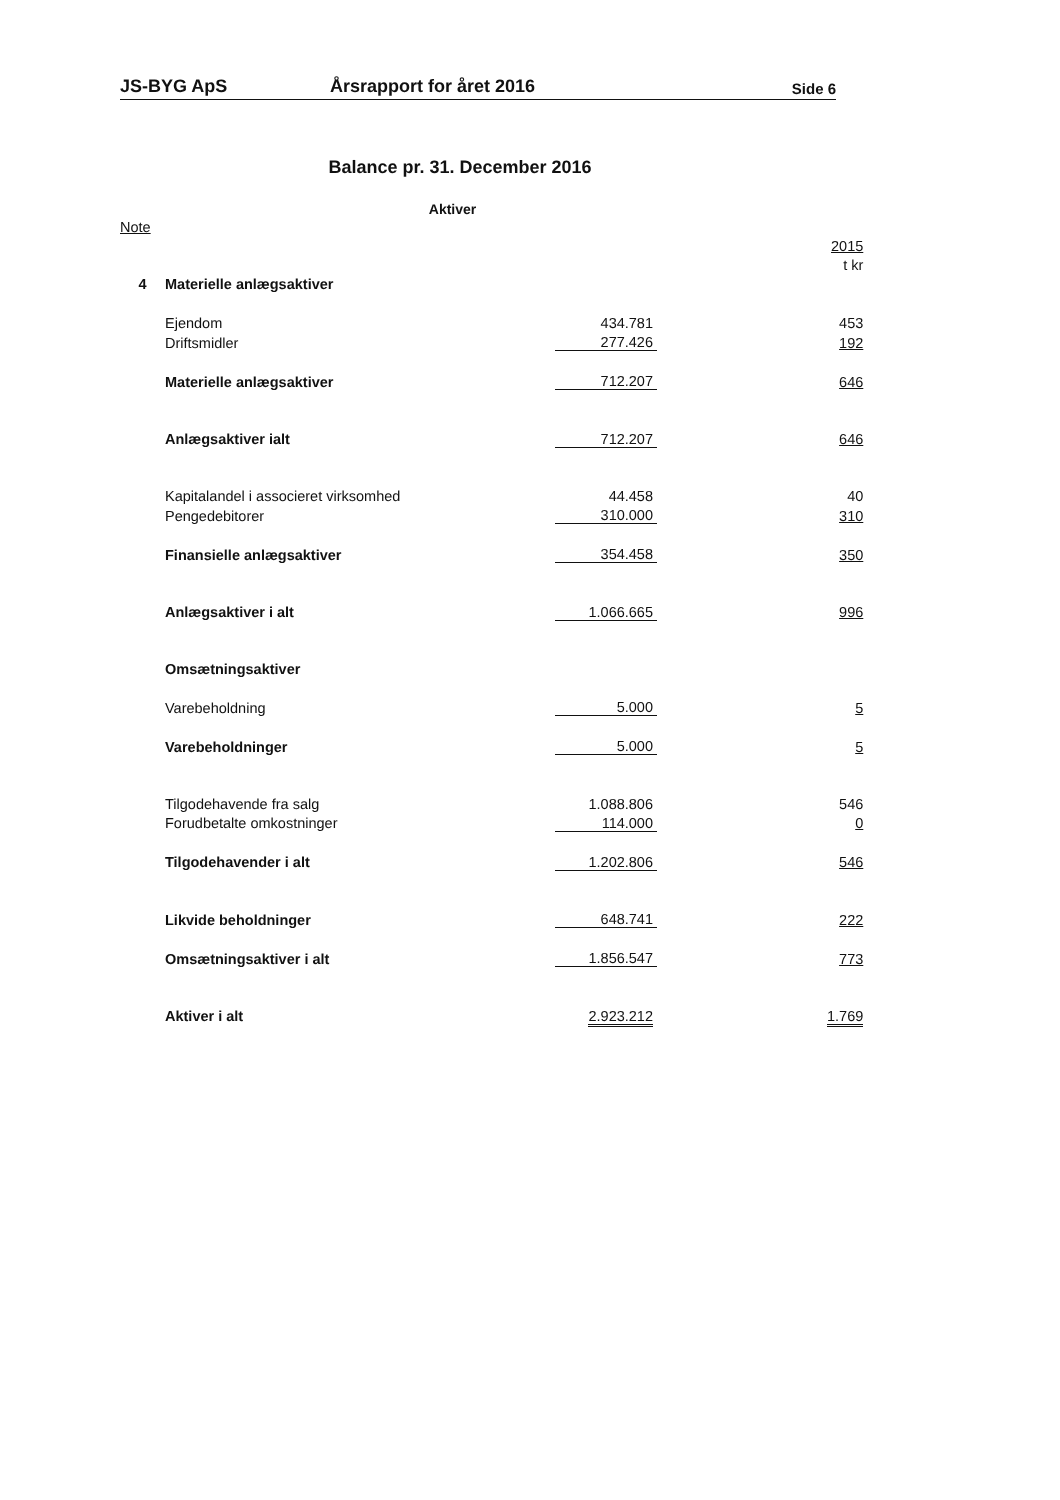JS-BYG ApS Årsrapport for året 2016 Side 6
Balance pr. 31. December 2016
Aktiver
| Note | | | | |
| | | | | 2015 |
| | | | | t kr |
| 4 | Materielle anlægsaktiver | | | |
| | Ejendom | 434.781 | | 453 |
| | Driftsmidler | 277.426 | | 192 |
| | Materielle anlægsaktiver | 712.207 | | 646 |
| | Anlægsaktiver ialt | 712.207 | | 646 |
| | Kapitalandel i associeret virksomhed | 44.458 | | 40 |
| | Pengedebitorer | 310.000 | | 310 |
| | Finansielle anlægsaktiver | 354.458 | | 350 |
| | Anlægsaktiver i alt | 1.066.665 | | 996 |
| | Omsætningsaktiver | | | |
| | Varebeholdning | 5.000 | | 5 |
| | Varebeholdninger | 5.000 | | 5 |
| | Tilgodehavende fra salg | 1.088.806 | | 546 |
| | Forudbetalte omkostninger | 114.000 | | 0 |
| | Tilgodehavender i alt | 1.202.806 | | 546 |
| | Likvide beholdninger | 648.741 | | 222 |
| | Omsætningsaktiver i alt | 1.856.547 | | 773 |
| | Aktiver i alt | 2.923.212 | | 1.769 |